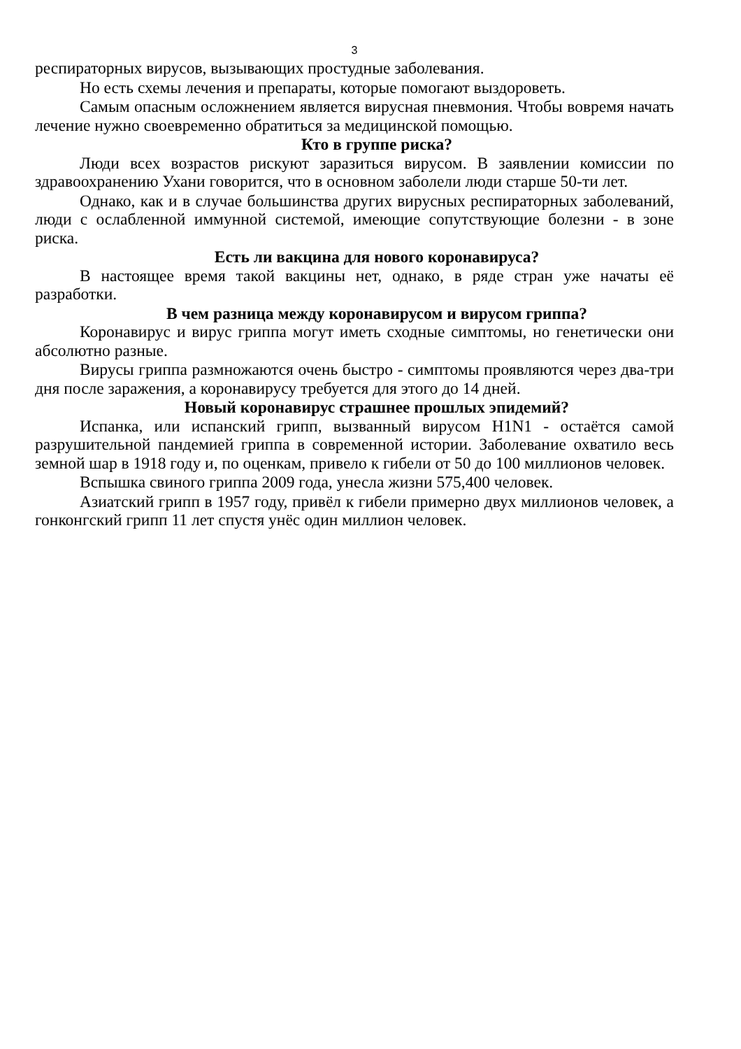3
респираторных вирусов, вызывающих простудные заболевания.
Но есть схемы лечения и препараты, которые помогают выздороветь.
Самым опасным осложнением является вирусная пневмония. Чтобы вовремя начать лечение нужно своевременно обратиться за медицинской помощью.
Кто в группе риска?
Люди всех возрастов рискуют заразиться вирусом. В заявлении комиссии по здравоохранению Ухани говорится, что в основном заболели люди старше 50-ти лет.
Однако, как и в случае большинства других вирусных респираторных заболеваний, люди с ослабленной иммунной системой, имеющие сопутствующие болезни - в зоне риска.
Есть ли вакцина для нового коронавируса?
В настоящее время такой вакцины нет, однако, в ряде стран уже начаты её разработки.
В чем разница между коронавирусом и вирусом гриппа?
Коронавирус и вирус гриппа могут иметь сходные симптомы, но генетически они абсолютно разные.
Вирусы гриппа размножаются очень быстро - симптомы проявляются через два-три дня после заражения, а коронавирусу требуется для этого до 14 дней.
Новый коронавирус страшнее прошлых эпидемий?
Испанка, или испанский грипп, вызванный вирусом H1N1 - остаётся самой разрушительной пандемией гриппа в современной истории. Заболевание охватило весь земной шар в 1918 году и, по оценкам, привело к гибели от 50 до 100 миллионов человек.
Вспышка свиного гриппа 2009 года, унесла жизни 575,400 человек.
Азиатский грипп в 1957 году, привёл к гибели примерно двух миллионов человек, а гонконгский грипп 11 лет спустя унёс один миллион человек.